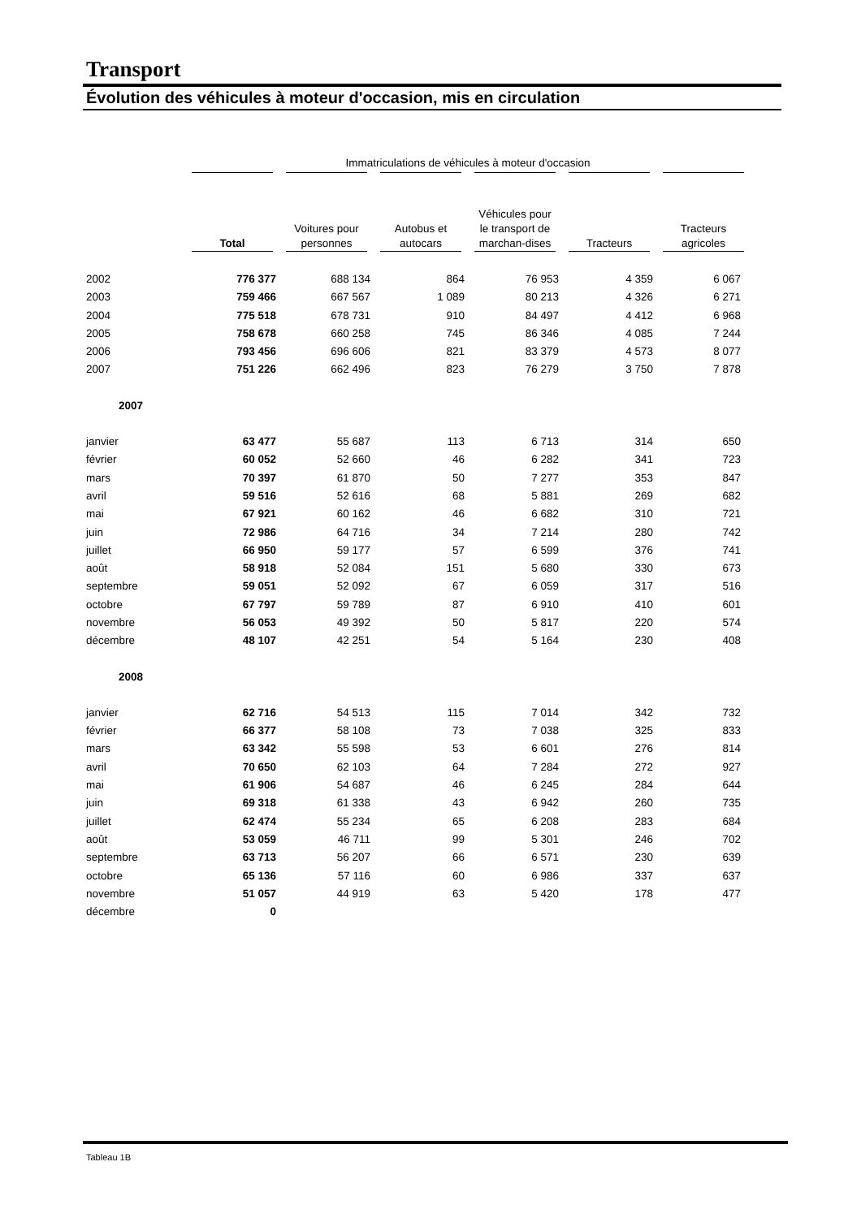Transport
Évolution des véhicules à moteur d'occasion, mis en circulation
| | Immatriculations de véhicules à moteur d'occasion | | | | | |
| --- | --- | --- | --- | --- | --- | --- |
| | Total | Voitures pour personnes | Autobus et autocars | Véhicules pour le transport de marchan-dises | Tracteurs | Tracteurs agricoles |
| 2002 | 776 377 | 688 134 | 864 | 76 953 | 4 359 | 6 067 |
| 2003 | 759 466 | 667 567 | 1 089 | 80 213 | 4 326 | 6 271 |
| 2004 | 775 518 | 678 731 | 910 | 84 497 | 4 412 | 6 968 |
| 2005 | 758 678 | 660 258 | 745 | 86 346 | 4 085 | 7 244 |
| 2006 | 793 456 | 696 606 | 821 | 83 379 | 4 573 | 8 077 |
| 2007 | 751 226 | 662 496 | 823 | 76 279 | 3 750 | 7 878 |
| 2007 | | | | | | |
| janvier | 63 477 | 55 687 | 113 | 6 713 | 314 | 650 |
| février | 60 052 | 52 660 | 46 | 6 282 | 341 | 723 |
| mars | 70 397 | 61 870 | 50 | 7 277 | 353 | 847 |
| avril | 59 516 | 52 616 | 68 | 5 881 | 269 | 682 |
| mai | 67 921 | 60 162 | 46 | 6 682 | 310 | 721 |
| juin | 72 986 | 64 716 | 34 | 7 214 | 280 | 742 |
| juillet | 66 950 | 59 177 | 57 | 6 599 | 376 | 741 |
| août | 58 918 | 52 084 | 151 | 5 680 | 330 | 673 |
| septembre | 59 051 | 52 092 | 67 | 6 059 | 317 | 516 |
| octobre | 67 797 | 59 789 | 87 | 6 910 | 410 | 601 |
| novembre | 56 053 | 49 392 | 50 | 5 817 | 220 | 574 |
| décembre | 48 107 | 42 251 | 54 | 5 164 | 230 | 408 |
| 2008 | | | | | | |
| janvier | 62 716 | 54 513 | 115 | 7 014 | 342 | 732 |
| février | 66 377 | 58 108 | 73 | 7 038 | 325 | 833 |
| mars | 63 342 | 55 598 | 53 | 6 601 | 276 | 814 |
| avril | 70 650 | 62 103 | 64 | 7 284 | 272 | 927 |
| mai | 61 906 | 54 687 | 46 | 6 245 | 284 | 644 |
| juin | 69 318 | 61 338 | 43 | 6 942 | 260 | 735 |
| juillet | 62 474 | 55 234 | 65 | 6 208 | 283 | 684 |
| août | 53 059 | 46 711 | 99 | 5 301 | 246 | 702 |
| septembre | 63 713 | 56 207 | 66 | 6 571 | 230 | 639 |
| octobre | 65 136 | 57 116 | 60 | 6 986 | 337 | 637 |
| novembre | 51 057 | 44 919 | 63 | 5 420 | 178 | 477 |
| décembre | 0 | | | | | |
Tableau 1B